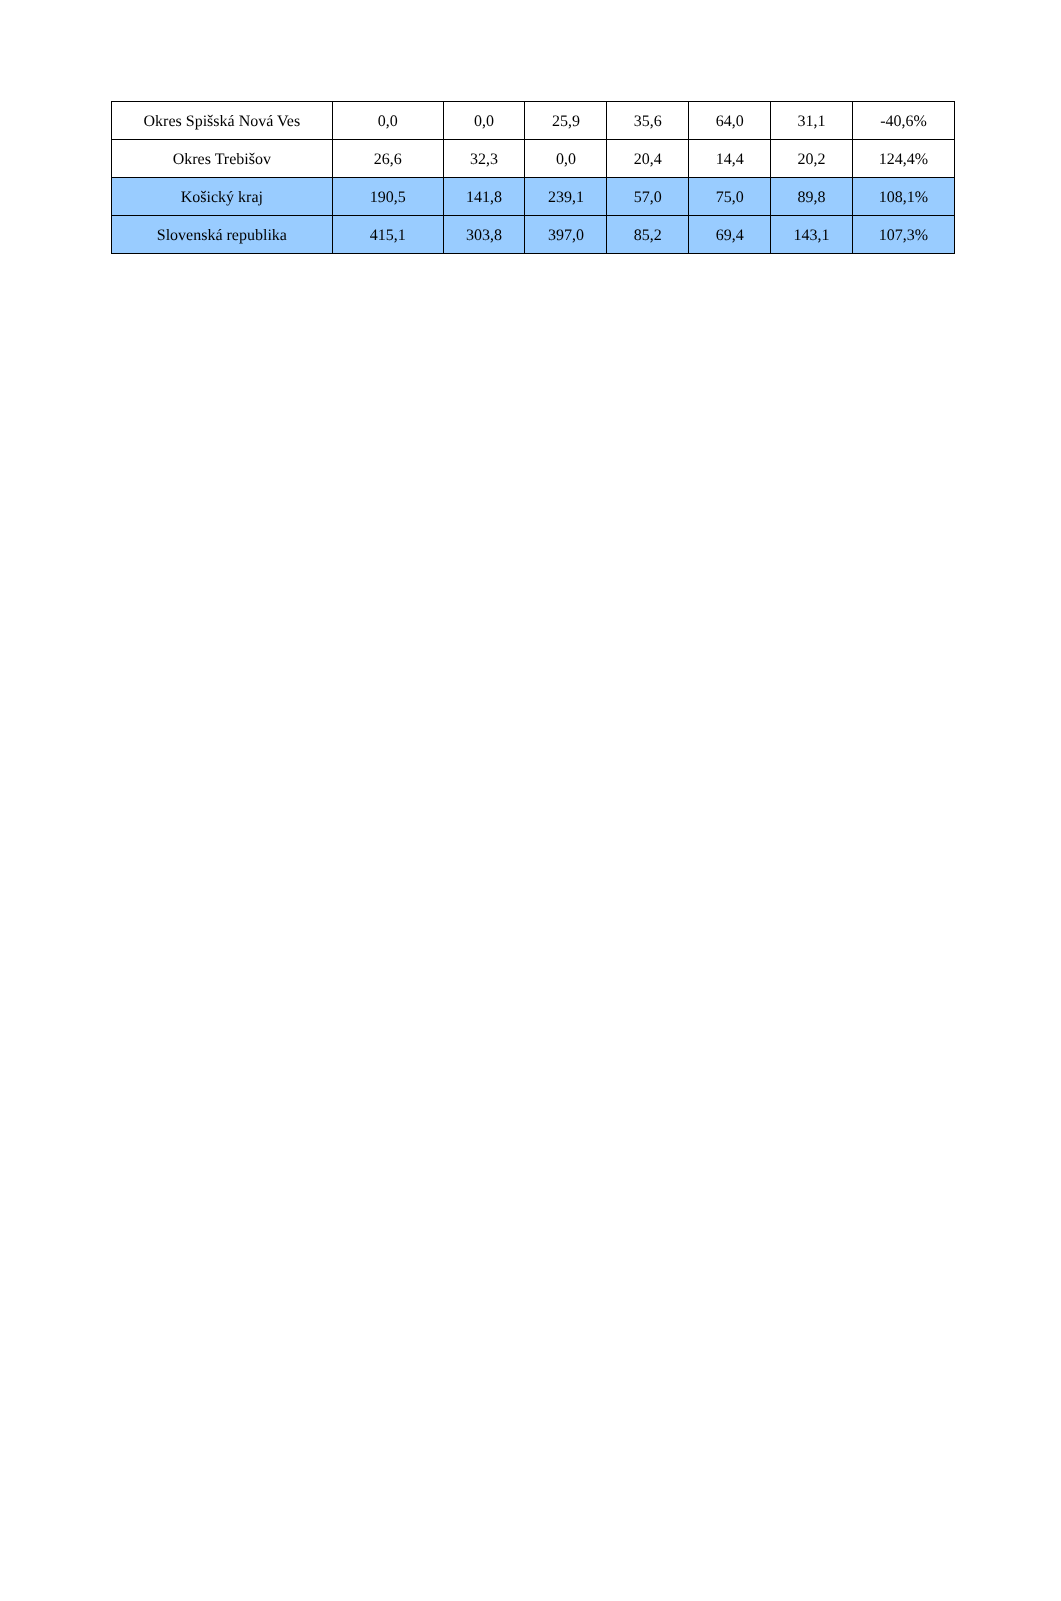| Okres Spišská Nová Ves | 0,0 | 0,0 | 25,9 | 35,6 | 64,0 | 31,1 | -40,6% |
| Okres Trebišov | 26,6 | 32,3 | 0,0 | 20,4 | 14,4 | 20,2 | 124,4% |
| Košický kraj | 190,5 | 141,8 | 239,1 | 57,0 | 75,0 | 89,8 | 108,1% |
| Slovenská republika | 415,1 | 303,8 | 397,0 | 85,2 | 69,4 | 143,1 | 107,3% |